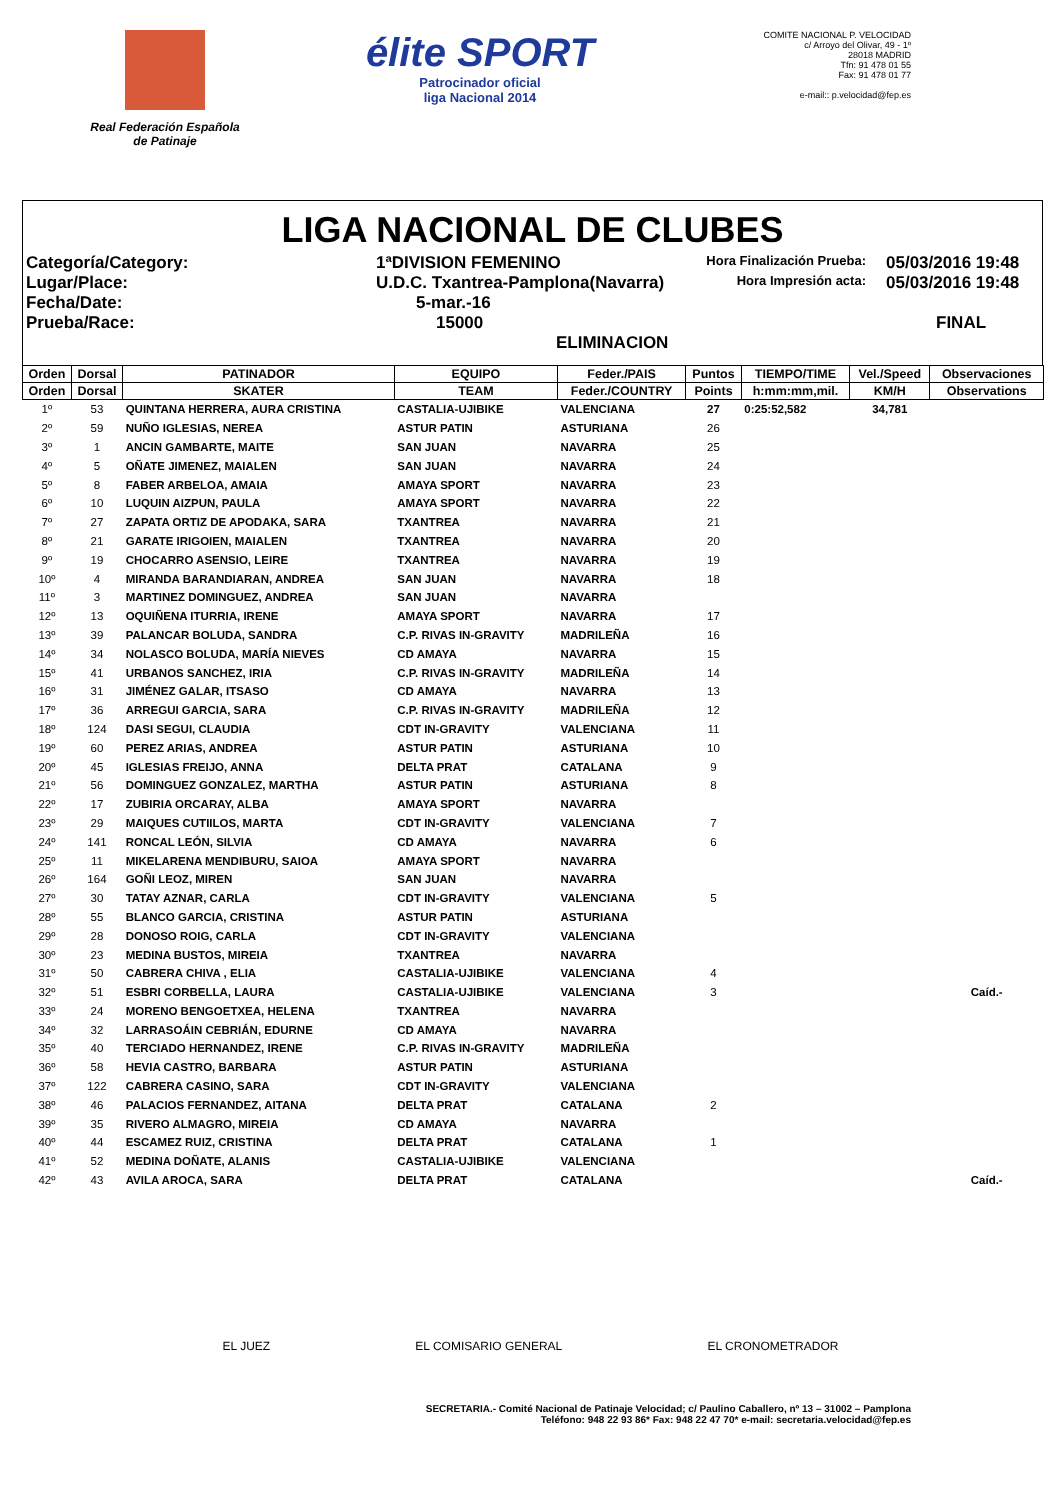Real Federación Española
de Patinaje
élite SPORT
Patrocinador oficial
liga Nacional 2014
COMITE NACIONAL P. VELOCIDAD
c/ Arroyo del Olivar, 49 - 1º
28018 MADRID
Tfn: 91 478 01 55
Fax: 91 478 01 77
e-mail:: p.velocidad@fep.es
LIGA NACIONAL DE CLUBES
Categoría/Category:
1ªDIVISION FEMENINO
Hora Finalización Prueba:
05/03/2016 19:48
Lugar/Place:
U.D.C. Txantrea-Pamplona(Navarra)
Hora Impresión acta:
05/03/2016 19:48
Fecha/Date:
5-mar.-16
Prueba/Race:
15000 ELIMINACION
FINAL
| Orden | Dorsal | PATINADOR | EQUIPO | Feder./PAIS | Puntos | TIEMPO/TIME | Vel./Speed | Observaciones |
| --- | --- | --- | --- | --- | --- | --- | --- | --- |
| Orden | Dorsal | SKATER | TEAM | Feder./COUNTRY | Points | h:mm:mm,mil. | KM/H | Observations |
| 1º | 53 | QUINTANA HERRERA, AURA CRISTINA | CASTALIA-UJIBIKE | VALENCIANA | 27 | 0:25:52,582 | 34,781 | |
| 2º | 59 | NUÑO IGLESIAS, NEREA | ASTUR PATIN | ASTURIANA | 26 | | | |
| 3º | 1 | ANCIN GAMBARTE, MAITE | SAN JUAN | NAVARRA | 25 | | | |
| 4º | 5 | OÑATE JIMENEZ, MAIALEN | SAN JUAN | NAVARRA | 24 | | | |
| 5º | 8 | FABER ARBELOA, AMAIA | AMAYA SPORT | NAVARRA | 23 | | | |
| 6º | 10 | LUQUIN AIZPUN, PAULA | AMAYA SPORT | NAVARRA | 22 | | | |
| 7º | 27 | ZAPATA ORTIZ DE APODAKA, SARA | TXANTREA | NAVARRA | 21 | | | |
| 8º | 21 | GARATE IRIGOIEN, MAIALEN | TXANTREA | NAVARRA | 20 | | | |
| 9º | 19 | CHOCARRO ASENSIO, LEIRE | TXANTREA | NAVARRA | 19 | | | |
| 10º | 4 | MIRANDA BARANDIARAN, ANDREA | SAN JUAN | NAVARRA | 18 | | | |
| 11º | 3 | MARTINEZ DOMINGUEZ, ANDREA | SAN JUAN | NAVARRA | | | | |
| 12º | 13 | OQUIÑENA ITURRIA, IRENE | AMAYA SPORT | NAVARRA | 17 | | | |
| 13º | 39 | PALANCAR BOLUDA, SANDRA | C.P. RIVAS IN-GRAVITY | MADRILEÑA | 16 | | | |
| 14º | 34 | NOLASCO BOLUDA, MARÍA NIEVES | CD AMAYA | NAVARRA | 15 | | | |
| 15º | 41 | URBANOS SANCHEZ, IRIA | C.P. RIVAS IN-GRAVITY | MADRILEÑA | 14 | | | |
| 16º | 31 | JIMÉNEZ GALAR, ITSASO | CD AMAYA | NAVARRA | 13 | | | |
| 17º | 36 | ARREGUI GARCIA, SARA | C.P. RIVAS IN-GRAVITY | MADRILEÑA | 12 | | | |
| 18º | 124 | DASI SEGUI, CLAUDIA | CDT IN-GRAVITY | VALENCIANA | 11 | | | |
| 19º | 60 | PEREZ ARIAS, ANDREA | ASTUR PATIN | ASTURIANA | 10 | | | |
| 20º | 45 | IGLESIAS FREIJO, ANNA | DELTA PRAT | CATALANA | 9 | | | |
| 21º | 56 | DOMINGUEZ GONZALEZ, MARTHA | ASTUR PATIN | ASTURIANA | 8 | | | |
| 22º | 17 | ZUBIRIA ORCARAY, ALBA | AMAYA SPORT | NAVARRA | | | | |
| 23º | 29 | MAIQUES CUTIILOS, MARTA | CDT IN-GRAVITY | VALENCIANA | 7 | | | |
| 24º | 141 | RONCAL LEÓN, SILVIA | CD AMAYA | NAVARRA | 6 | | | |
| 25º | 11 | MIKELARENA MENDIBURU, SAIOA | AMAYA SPORT | NAVARRA | | | | |
| 26º | 164 | GOÑI LEOZ, MIREN | SAN JUAN | NAVARRA | | | | |
| 27º | 30 | TATAY AZNAR, CARLA | CDT IN-GRAVITY | VALENCIANA | 5 | | | |
| 28º | 55 | BLANCO GARCIA, CRISTINA | ASTUR PATIN | ASTURIANA | | | | |
| 29º | 28 | DONOSO ROIG, CARLA | CDT IN-GRAVITY | VALENCIANA | | | | |
| 30º | 23 | MEDINA BUSTOS, MIREIA | TXANTREA | NAVARRA | | | | |
| 31º | 50 | CABRERA CHIVA , ELIA | CASTALIA-UJIBIKE | VALENCIANA | 4 | | | |
| 32º | 51 | ESBRI CORBELLA, LAURA | CASTALIA-UJIBIKE | VALENCIANA | 3 | | | Caíd.- |
| 33º | 24 | MORENO BENGOETXEA, HELENA | TXANTREA | NAVARRA | | | | |
| 34º | 32 | LARRASOÁIN CEBRIÁN, EDURNE | CD AMAYA | NAVARRA | | | | |
| 35º | 40 | TERCIADO HERNANDEZ, IRENE | C.P. RIVAS IN-GRAVITY | MADRILEÑA | | | | |
| 36º | 58 | HEVIA CASTRO, BARBARA | ASTUR PATIN | ASTURIANA | | | | |
| 37º | 122 | CABRERA CASINO, SARA | CDT IN-GRAVITY | VALENCIANA | | | | |
| 38º | 46 | PALACIOS FERNANDEZ, AITANA | DELTA PRAT | CATALANA | 2 | | | |
| 39º | 35 | RIVERO ALMAGRO, MIREIA | CD AMAYA | NAVARRA | | | | |
| 40º | 44 | ESCAMEZ RUIZ, CRISTINA | DELTA PRAT | CATALANA | 1 | | | |
| 41º | 52 | MEDINA DOÑATE, ALANIS | CASTALIA-UJIBIKE | VALENCIANA | | | | |
| 42º | 43 | AVILA AROCA, SARA | DELTA PRAT | CATALANA | | | | Caíd.- |
EL JUEZ EL COMISARIO GENERAL EL CRONOMETRADOR
SECRETARIA.- Comité Nacional de Patinaje Velocidad; c/ Paulino Caballero, nº 13 – 31002 – Pamplona
Teléfono: 948 22 93 86* Fax: 948 22 47 70* e-mail: secretaria.velocidad@fep.es